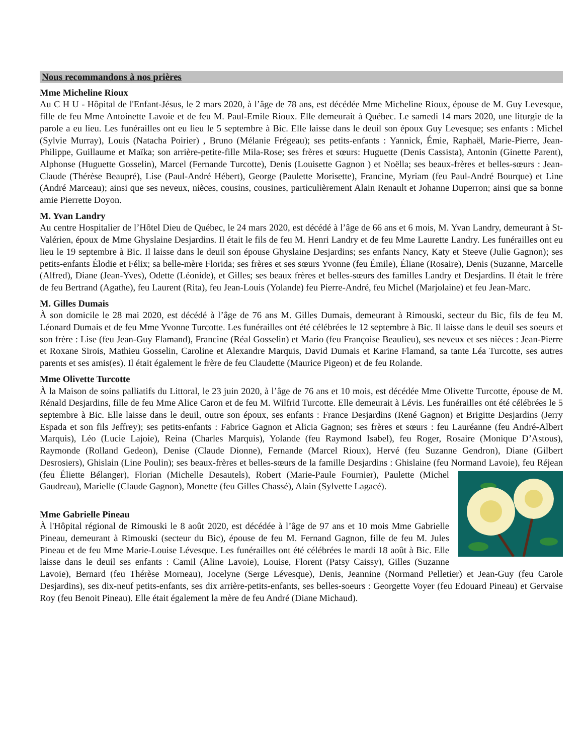Nous recommandons à nos prières
Mme Micheline Rioux
Au C H U - Hôpital de l'Enfant-Jésus, le 2 mars 2020, à l’âge de 78 ans, est décédée Mme Micheline Rioux, épouse de M. Guy Levesque, fille de feu Mme Antoinette Lavoie et de feu M. Paul-Emile Rioux. Elle demeurait à Québec. Le samedi 14 mars 2020, une liturgie de la parole a eu lieu. Les funérailles ont eu lieu le 5 septembre à Bic. Elle laisse dans le deuil son époux Guy Levesque; ses enfants : Michel (Sylvie Murray), Louis (Natacha Poirier) , Bruno (Mélanie Frégeau); ses petits-enfants : Yannick, Émie, Raphaël, Marie-Pierre, Jean-Philippe, Guillaume et Maïka; son arrière-petite-fille Mila-Rose; ses frères et sœurs: Huguette (Denis Cassista), Antonin (Ginette Parent), Alphonse (Huguette Gosselin), Marcel (Fernande Turcotte), Denis (Louisette Gagnon ) et Noëlla; ses beaux-frères et belles-sœurs : Jean-Claude (Thérèse Beaupré), Lise (Paul-André Hébert), George (Paulette Morisette), Francine, Myriam (feu Paul-André Bourque) et Line (André Marceau); ainsi que ses neveux, nièces, cousins, cousines, particulièrement Alain Renault et Johanne Duperron; ainsi que sa bonne amie Pierrette Doyon.
M. Yvan Landry
Au centre Hospitalier de l’Hôtel Dieu de Québec, le 24 mars 2020, est décédé à l’âge de 66 ans et 6 mois, M. Yvan Landry, demeurant à St-Valérien, époux de Mme Ghyslaine Desjardins. Il était le fils de feu M. Henri Landry et de feu Mme Laurette Landry. Les funérailles ont eu lieu le 19 septembre à Bic. Il laisse dans le deuil son épouse Ghyslaine Desjardins; ses enfants Nancy, Katy et Steeve (Julie Gagnon); ses petits-enfants Élodie et Félix; sa belle-mère Florida; ses frères et ses sœurs Yvonne (feu Émile), Éliane (Rosaire), Denis (Suzanne, Marcelle (Alfred), Diane (Jean-Yves), Odette (Léonide), et Gilles; ses beaux frères et belles-sœurs des familles Landry et Desjardins. Il était le frère de feu Bertrand (Agathe), feu Laurent (Rita), feu Jean-Louis (Yolande) feu Pierre-André, feu Michel (Marjolaine) et feu Jean-Marc.
M. Gilles Dumais
À son domicile le 28 mai 2020, est décédé à l’âge de 76 ans M. Gilles Dumais, demeurant à Rimouski, secteur du Bic, fils de feu M. Léonard Dumais et de feu Mme Yvonne Turcotte. Les funérailles ont été célébrées le 12 septembre à Bic. Il laisse dans le deuil ses soeurs et son frère : Lise (feu Jean-Guy Flamand), Francine (Réal Gosselin) et Mario (feu Françoise Beaulieu), ses neveux et ses nièces : Jean-Pierre et Roxane Sirois, Mathieu Gosselin, Caroline et Alexandre Marquis, David Dumais et Karine Flamand, sa tante Léa Turcotte, ses autres parents et ses amis(es). Il était également le frère de feu Claudette (Maurice Pigeon) et de feu Rolande.
Mme Olivette Turcotte
À la Maison de soins palliatifs du Littoral, le 23 juin 2020, à l’âge de 76 ans et 10 mois, est décédée Mme Olivette Turcotte, épouse de M. Rénald Desjardins, fille de feu Mme Alice Caron et de feu M. Wilfrid Turcotte. Elle demeurait à Lévis. Les funérailles ont été célébrées le 5 septembre à Bic. Elle laisse dans le deuil, outre son époux, ses enfants : France Desjardins (René Gagnon) et Brigitte Desjardins (Jerry Espada et son fils Jeffrey); ses petits-enfants : Fabrice Gagnon et Alicia Gagnon; ses frères et sœurs : feu Lauréanne (feu André-Albert Marquis), Léo (Lucie Lajoie), Reina (Charles Marquis), Yolande (feu Raymond Isabel), feu Roger, Rosaire (Monique D’Astous), Raymonde (Rolland Gedeon), Denise (Claude Dionne), Fernande (Marcel Rioux), Hervé (feu Suzanne Gendron), Diane (Gilbert Desrosiers), Ghislain (Line Poulin); ses beaux-frères et belles-sœurs de la famille Desjardins : Ghislaine (feu Normand Lavoie), feu Réjean (feu Éliette Bélanger), Florian (Michelle Desautels), Robert (Marie-Paule Fournier), Paulette (Michel Gaudreau), Marielle (Claude Gagnon), Monette (feu Gilles Chassé), Alain (Sylvette Lagacé).
Mme Gabrielle Pineau
À l'Hôpital régional de Rimouski le 8 août 2020, est décédée à l’âge de 97 ans et 10 mois Mme Gabrielle Pineau, demeurant à Rimouski (secteur du Bic), épouse de feu M. Fernand Gagnon, fille de feu M. Jules Pineau et de feu Mme Marie-Louise Lévesque. Les funérailles ont été célébrées le mardi 18 août à Bic. Elle laisse dans le deuil ses enfants : Camil (Aline Lavoie), Louise, Florent (Patsy Caissy), Gilles (Suzanne Lavoie), Bernard (feu Thérèse Morneau), Jocelyne (Serge Lévesque), Denis, Jeannine (Normand Pelletier) et Jean-Guy (feu Carole Desjardins), ses dix-neuf petits-enfants, ses dix arrière-petits-enfants, ses belles-soeurs : Georgette Voyer (feu Edouard Pineau) et Gervaise Roy (feu Benoit Pineau). Elle était également la mère de feu André (Diane Michaud).